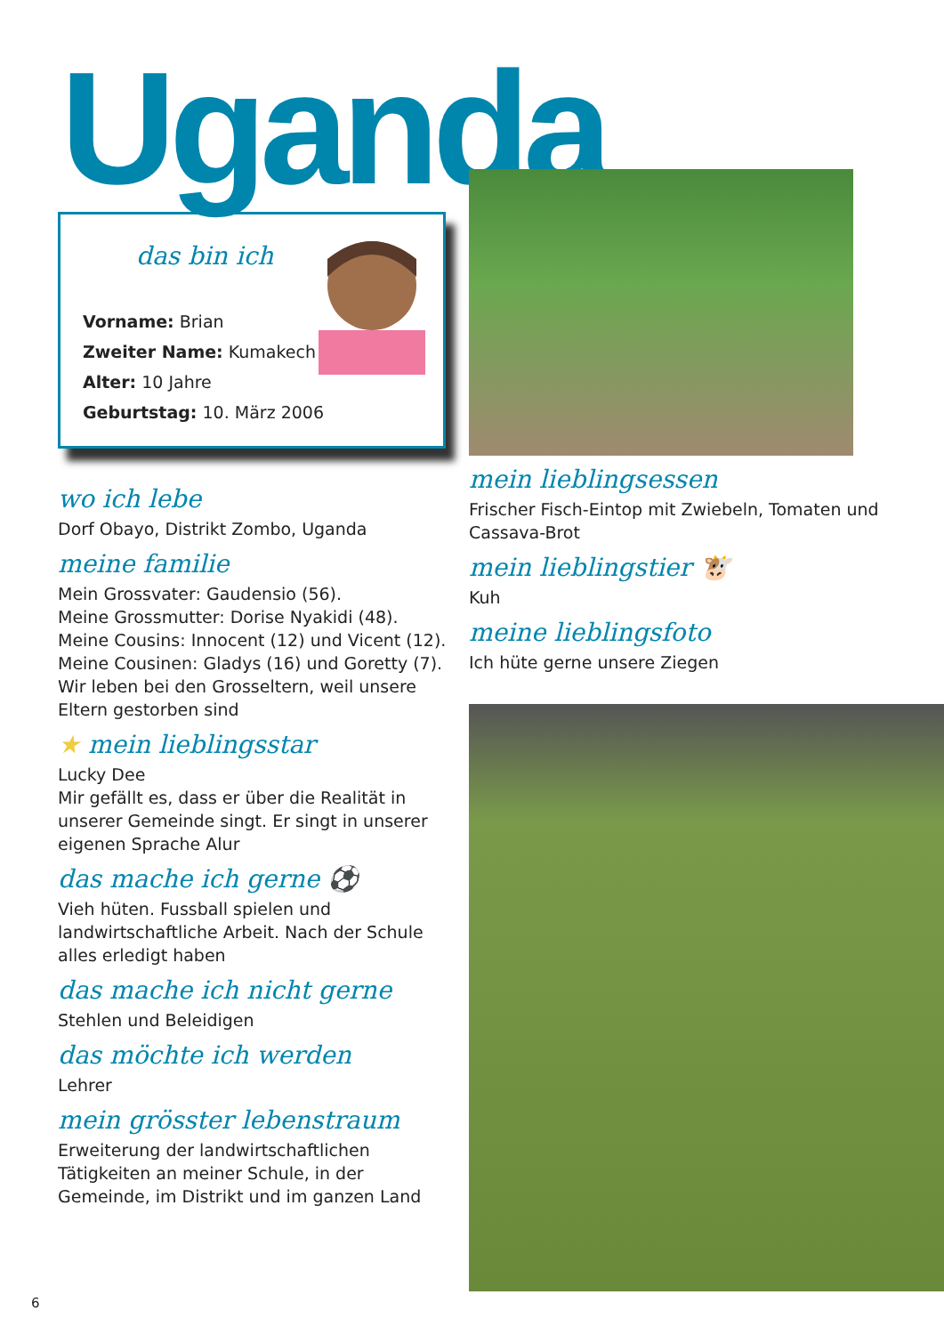Uganda
das bin ich
Vorname: Brian
Zweiter Name: Kumakech
Alter: 10 Jahre
Geburtstag: 10. März 2006
wo ich lebe
Dorf Obayo, Distrikt Zombo, Uganda
meine familie
Mein Grossvater: Gaudensio (56).
Meine Grossmutter: Dorise Nyakidi (48).
Meine Cousins: Innocent (12) und Vicent (12).
Meine Cousinen: Gladys (16) und Goretty (7).
Wir leben bei den Grosseltern, weil unsere Eltern gestorben sind
★ mein lieblingsstar
Lucky Dee
Mir gefällt es, dass er über die Realität in unserer Gemeinde singt. Er singt in unserer eigenen Sprache Alur
das mache ich gerne ⚽
Vieh hüten. Fussball spielen und landwirtschaftliche Arbeit. Nach der Schule alles erledigt haben
das mache ich nicht gerne
Stehlen und Beleidigen
das möchte ich werden
Lehrer
mein grösster lebenstraum
Erweiterung der landwirtschaftlichen Tätigkeiten an meiner Schule, in der Gemeinde, im Distrikt und im ganzen Land
mein lieblingsessen
Frischer Fisch-Eintop mit Zwiebeln, Tomaten und Cassava-Brot
mein lieblingstier 🐮
Kuh
meine lieblingsfoto
Ich hüte gerne unsere Ziegen
6